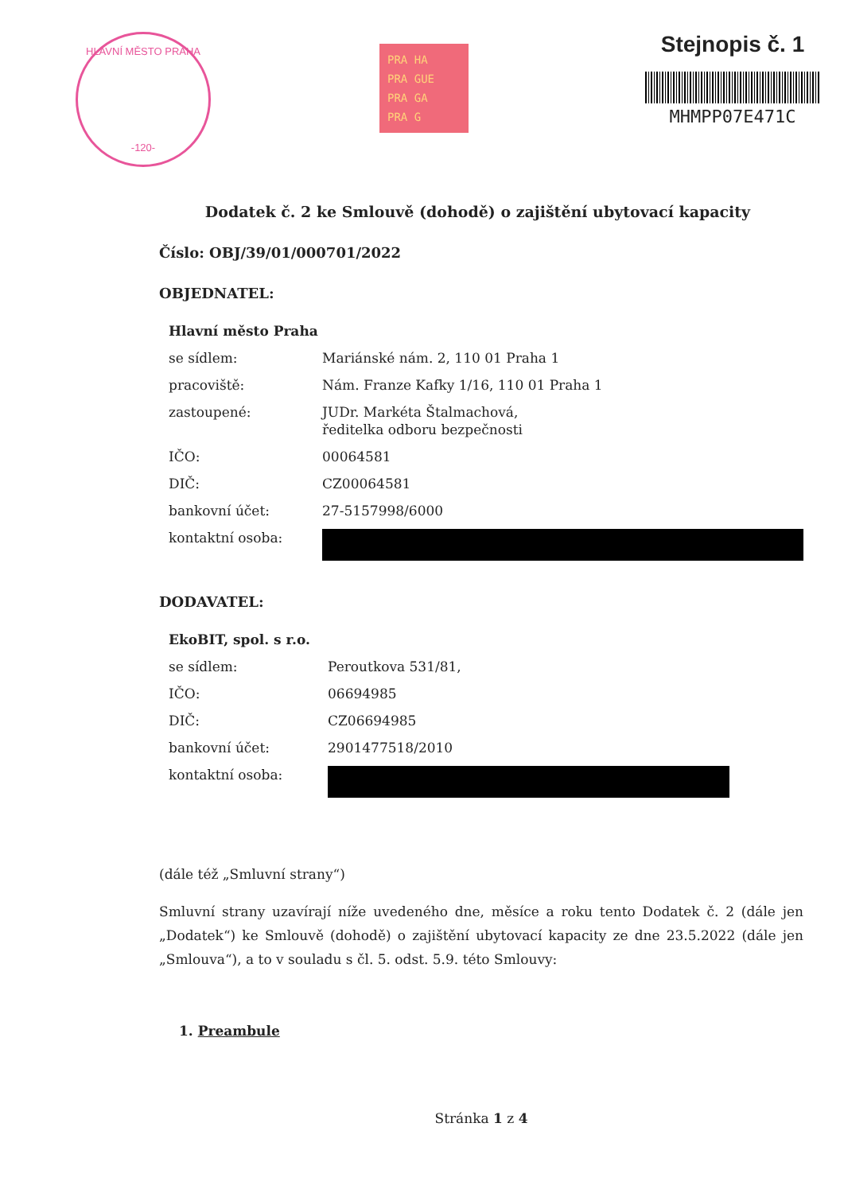HLAVNÍ MĚSTO PRAHA
-120-
PRA HA
PRA GUE
PRA GA
PRA G
Stejnopis č. 1
MHMPP07E471C
Dodatek č. 2 ke Smlouvě (dohodě) o zajištění ubytovací kapacity
Číslo: OBJ/39/01/000701/2022
OBJEDNATEL:
| Hlavní město Praha | |
| se sídlem: | Mariánské nám. 2, 110 01 Praha 1 |
| pracoviště: | Nám. Franze Kafky 1/16, 110 01 Praha 1 |
| zastoupené: | JUDr. Markéta Štalmachová, ředitelka odboru bezpečnosti |
| IČO: | 00064581 |
| DIČ: | CZ00064581 |
| bankovní účet: | 27-5157998/6000 |
| kontaktní osoba: | |
DODAVATEL:
| EkoBIT, spol. s r.o. | |
| se sídlem: | Peroutkova 531/81, |
| IČO: | 06694985 |
| DIČ: | CZ06694985 |
| bankovní účet: | 2901477518/2010 |
| kontaktní osoba: | |
(dále též „Smluvní strany“)
Smluvní strany uzavírají níže uvedeného dne, měsíce a roku tento Dodatek č. 2 (dále jen „Dodatek“) ke Smlouvě (dohodě) o zajištění ubytovací kapacity ze dne 23.5.2022 (dále jen „Smlouva“), a to v souladu s čl. 5. odst. 5.9. této Smlouvy:
1. Preambule
Stránka 1 z 4